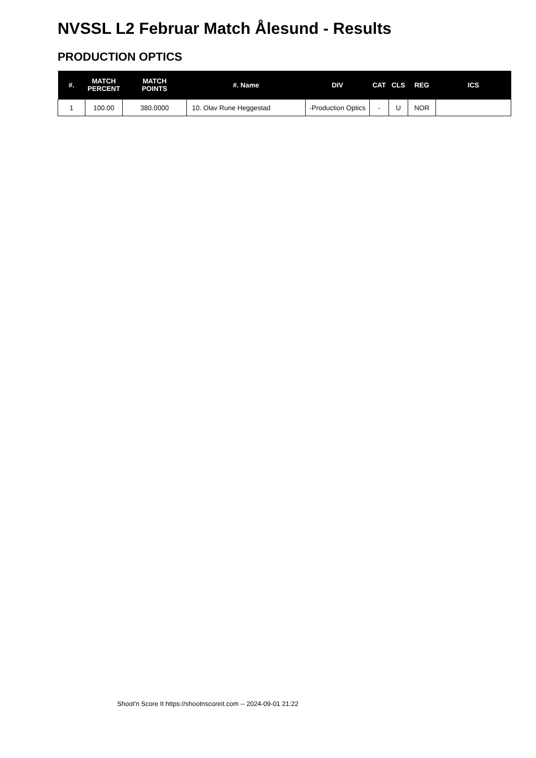NVSSL L2 Februar Match Ålesund - Results
PRODUCTION OPTICS
| #. | MATCH PERCENT | MATCH POINTS | #. Name | DIV | CAT | CLS | REG | ICS |
| --- | --- | --- | --- | --- | --- | --- | --- | --- |
| 1 | 100.00 | 380.0000 | 10. Olav Rune Heggestad | -Production Optics | - | U | NOR | |
Shoot'n Score It https://shootnscoreit.com -- 2024-09-01 21:22